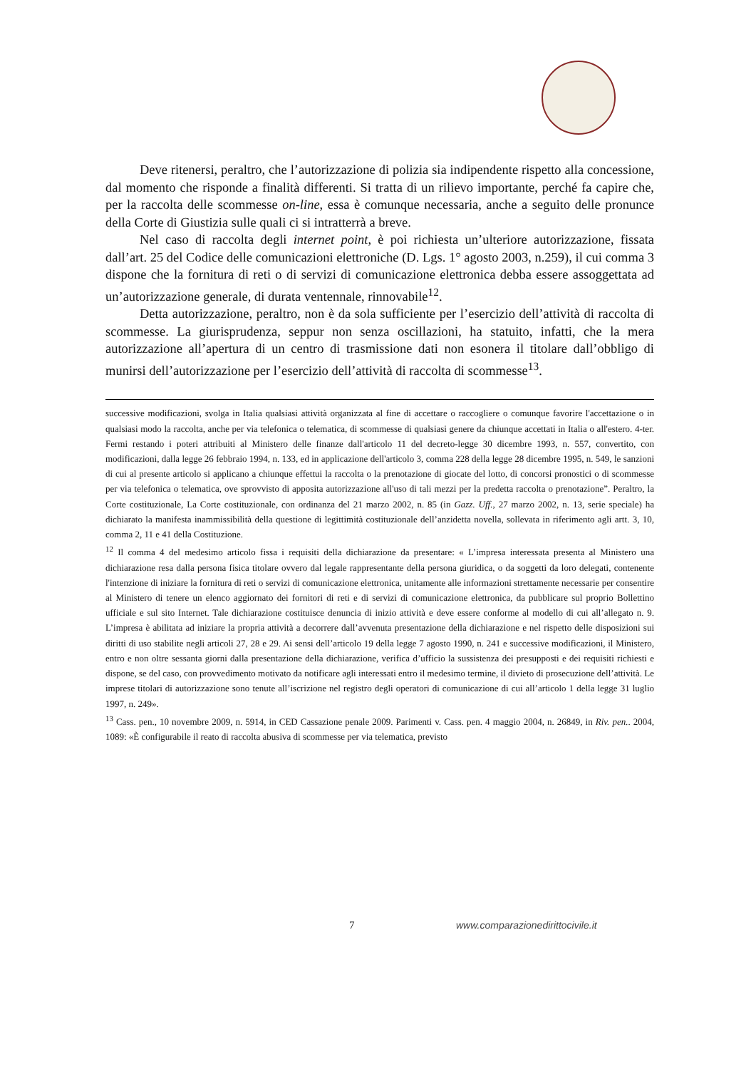Deve ritenersi, peraltro, che l’autorizzazione di polizia sia indipendente rispetto alla concessione, dal momento che risponde a finalità differenti. Si tratta di un rilievo importante, perché fa capire che, per la raccolta delle scommesse on-line, essa è comunque necessaria, anche a seguito delle pronunce della Corte di Giustizia sulle quali ci si intratterrà a breve.
Nel caso di raccolta degli internet point, è poi richiesta un’ulteriore autorizzazione, fissata dall’art. 25 del Codice delle comunicazioni elettroniche (D. Lgs. 1° agosto 2003, n.259), il cui comma 3 dispone che la fornitura di reti o di servizi di comunicazione elettronica debba essere assoggettata ad un’autorizzazione generale, di durata ventennale, rinnovabile<sup>12</sup>.
Detta autorizzazione, peraltro, non è da sola sufficiente per l’esercizio dell’attività di raccolta di scommesse. La giurisprudenza, seppur non senza oscillazioni, ha statuito, infatti, che la mera autorizzazione all’apertura di un centro di trasmissione dati non esonera il titolare dall’obbligo di munirsi dell’autorizzazione per l’esercizio dell’attività di raccolta di scommesse<sup>13</sup>.
successive modificazioni, svolga in Italia qualsiasi attività organizzata al fine di accettare o raccogliere o comunque favorire l'accettazione o in qualsiasi modo la raccolta, anche per via telefonica o telematica, di scommesse di qualsiasi genere da chiunque accettati in Italia o all'estero. 4-ter. Fermi restando i poteri attribuiti al Ministero delle finanze dall'articolo 11 del decreto-legge 30 dicembre 1993, n. 557, convertito, con modificazioni, dalla legge 26 febbraio 1994, n. 133, ed in applicazione dell'articolo 3, comma 228 della legge 28 dicembre 1995, n. 549, le sanzioni di cui al presente articolo si applicano a chiunque effettui la raccolta o la prenotazione di giocate del lotto, di concorsi pronostici o di scommesse per via telefonica o telematica, ove sprovvisto di apposita autorizzazione all'uso di tali mezzi per la predetta raccolta o prenotazione”. Peraltro, la Corte costituzionale, La Corte costituzionale, con ordinanza del 21 marzo 2002, n. 85 (in Gazz. Uff., 27 marzo 2002, n. 13, serie speciale) ha dichiarato la manifesta inammissibilità della questione di legittimità costituzionale dell’anzidetta novella, sollevata in riferimento agli artt. 3, 10, comma 2, 11 e 41 della Costituzione.
<sup>12</sup> Il comma 4 del medesimo articolo fissa i requisiti della dichiarazione da presentare: « L’impresa interessata presenta al Ministero una dichiarazione resa dalla persona fisica titolare ovvero dal legale rappresentante della persona giuridica, o da soggetti da loro delegati, contenente l'intenzione di iniziare la fornitura di reti o servizi di comunicazione elettronica, unitamente alle informazioni strettamente necessarie per consentire al Ministero di tenere un elenco aggiornato dei fornitori di reti e di servizi di comunicazione elettronica, da pubblicare sul proprio Bollettino ufficiale e sul sito Internet. Tale dichiarazione costituisce denuncia di inizio attività e deve essere conforme al modello di cui all’allegato n. 9. L’impresa è abilitata ad iniziare la propria attività a decorrere dall’avvenuta presentazione della dichiarazione e nel rispetto delle disposizioni sui diritti di uso stabilite negli articoli 27, 28 e 29. Ai sensi dell’articolo 19 della legge 7 agosto 1990, n. 241 e successive modificazioni, il Ministero, entro e non oltre sessanta giorni dalla presentazione della dichiarazione, verifica d’ufficio la sussistenza dei presupposti e dei requisiti richiesti e dispone, se del caso, con provvedimento motivato da notificare agli interessati entro il medesimo termine, il divieto di prosecuzione dell’attività. Le imprese titolari di autorizzazione sono tenute all’iscrizione nel registro degli operatori di comunicazione di cui all’articolo 1 della legge 31 luglio 1997, n. 249».
<sup>13</sup> Cass. pen., 10 novembre 2009, n. 5914, in CED Cassazione penale 2009. Parimenti v. Cass. pen. 4 maggio 2004, n. 26849, in Riv. pen.. 2004, 1089: «È configurabile il reato di raccolta abusiva di scommesse per via telematica, previsto
7 www.comparazionedirittocivile.it